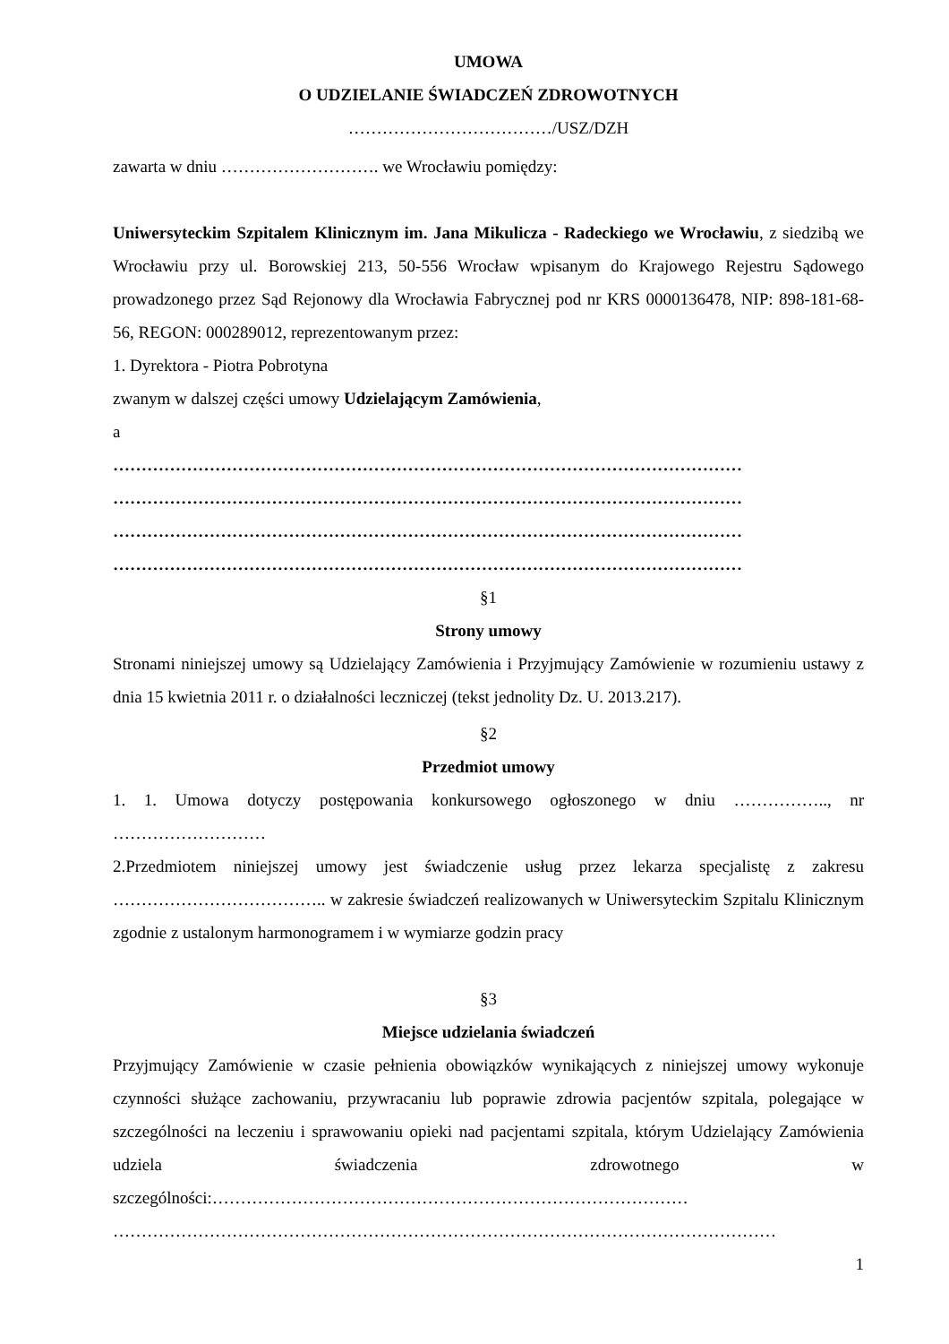UMOWA
O UDZIELANIE ŚWIADCZEŃ ZDROWOTNYCH
………………………………/USZ/DZH
zawarta w dniu ………………………. we Wrocławiu pomiędzy:
Uniwersyteckim Szpitalem Klinicznym im. Jana Mikulicza - Radeckiego we Wrocławiu, z siedzibą we Wrocławiu przy ul. Borowskiej 213, 50-556 Wrocław wpisanym do Krajowego Rejestru Sądowego prowadzonego przez Sąd Rejonowy dla Wrocławia Fabrycznej pod nr KRS 0000136478, NIP: 898-181-68-56, REGON: 000289012, reprezentowanym przez:
1. Dyrektora - Piotra Pobrotyna
zwanym w dalszej części umowy Udzielającym Zamówienia,
a
…………………………………………………………………………………………………
…………………………………………………………………………………………………
…………………………………………………………………………………………………
…………………………………………………………………………………………………
§1
Strony umowy
Stronami niniejszej umowy są Udzielający Zamówienia i Przyjmujący Zamówienie w rozumieniu ustawy z dnia 15 kwietnia 2011 r. o działalności leczniczej (tekst jednolity Dz. U. 2013.217).
§2
Przedmiot umowy
1. 1. Umowa dotyczy postępowania konkursowego ogłoszonego w dniu …………….., nr ………………………
2.Przedmiotem niniejszej umowy jest świadczenie usług przez lekarza specjalistę z zakresu ……………………………….. w zakresie świadczeń realizowanych w Uniwersyteckim Szpitalu Klinicznym zgodnie z ustalonym harmonogramem i w wymiarze godzin pracy
§3
Miejsce udzielania świadczeń
Przyjmujący Zamówienie w czasie pełnienia obowiązków wynikających z niniejszej umowy wykonuje czynności służące zachowaniu, przywracaniu lub poprawie zdrowia pacjentów szpitala, polegające w szczególności na leczeniu i sprawowaniu opieki nad pacjentami szpitala, którym Udzielający Zamówienia udziela świadczenia zdrowotnego w szczególności:…………………………………………………………………………
………………………………………………………………………………………………………
1